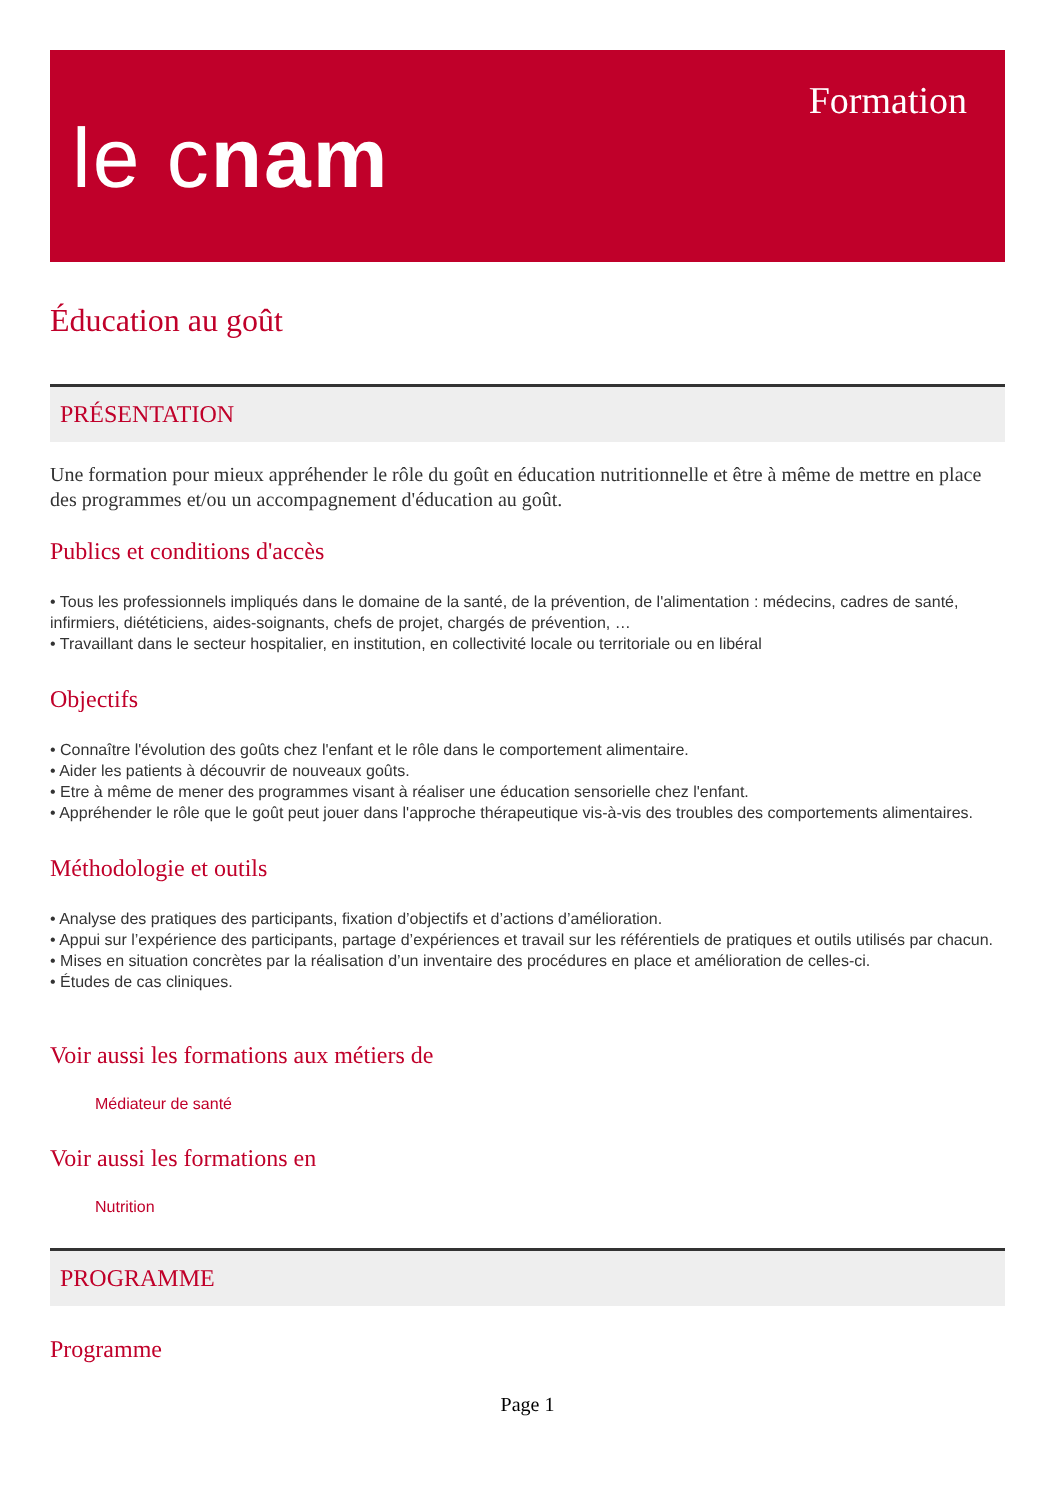le cnam
Formation
Éducation au goût
PRÉSENTATION
Une formation pour mieux appréhender le rôle du goût en éducation nutritionnelle et être à même de mettre en place des programmes et/ou un accompagnement d'éducation au goût.
Publics et conditions d'accès
• Tous les professionnels impliqués dans le domaine de la santé, de la prévention, de l'alimentation : médecins, cadres de santé, infirmiers, diététiciens, aides-soignants, chefs de projet, chargés de prévention, …
• Travaillant dans le secteur hospitalier, en institution, en collectivité locale ou territoriale ou en libéral
Objectifs
• Connaître l'évolution des goûts chez l'enfant et le rôle dans le comportement alimentaire.
• Aider les patients à découvrir de nouveaux goûts.
• Etre à même de mener des programmes visant à réaliser une éducation sensorielle chez l'enfant.
• Appréhender le rôle que le goût peut jouer dans l'approche thérapeutique vis-à-vis des troubles des comportements alimentaires.
Méthodologie et outils
• Analyse des pratiques des participants, fixation d’objectifs et d’actions d’amélioration.
• Appui sur l’expérience des participants, partage d’expériences et travail sur les référentiels de pratiques et outils utilisés par chacun.
• Mises en situation concrètes par la réalisation d’un inventaire des procédures en place et amélioration de celles-ci.
• Études de cas cliniques.
Voir aussi les formations aux métiers de
Médiateur de santé
Voir aussi les formations en
Nutrition
PROGRAMME
Programme
Page 1